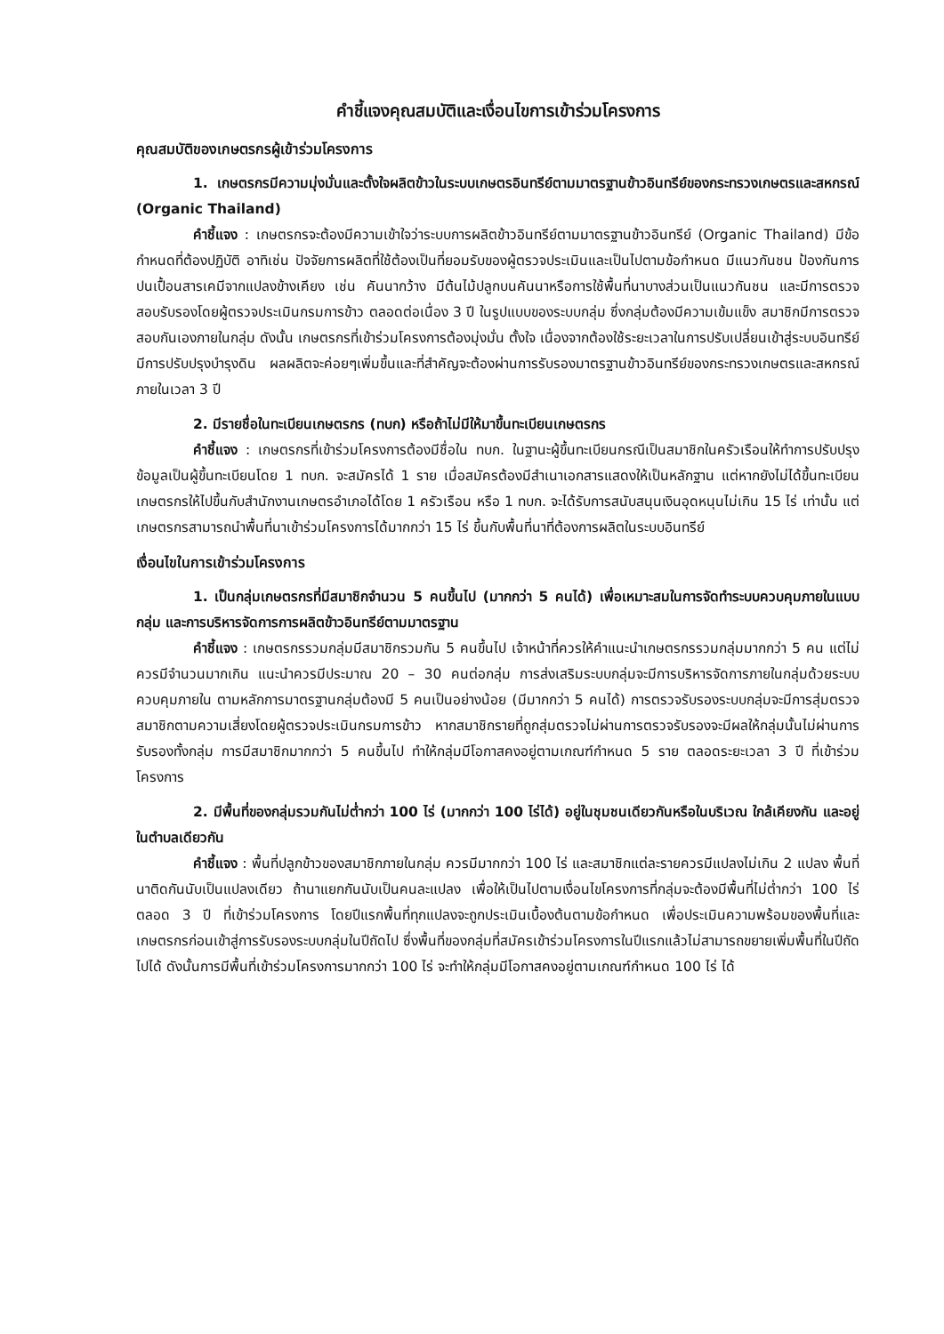คำชี้แจงคุณสมบัติและเงื่อนไขการเข้าร่วมโครงการ
คุณสมบัติของเกษตรกรผู้เข้าร่วมโครงการ
1. เกษตรกรมีความมุ่งมั่นและตั้งใจผลิตข้าวในระบบเกษตรอินทรีย์ตามมาตรฐานข้าวอินทรีย์ของกระทรวงเกษตรและสหกรณ์ (Organic Thailand)
คำชี้แจง : เกษตรกรจะต้องมีความเข้าใจว่าระบบการผลิตข้าวอินทรีย์ตามมาตรฐานข้าวอินทรีย์ (Organic Thailand) มีข้อกำหนดที่ต้องปฏิบัติ อาทิเช่น ปัจจัยการผลิตที่ใช้ต้องเป็นที่ยอมรับของผู้ตรวจประเมินและเป็นไปตามข้อกำหนด มีแนวกันชน ป้องกันการปนเปื้อนสารเคมีจากแปลงข้างเคียง เช่น คันนากว้าง มีต้นไม้ปลูกบนคันนาหรือการใช้พื้นที่นาบางส่วนเป็นแนวกันชน และมีการตรวจสอบรับรองโดยผู้ตรวจประเมินกรมการข้าว ตลอดต่อเนื่อง 3 ปี ในรูปแบบของระบบกลุ่ม ซึ่งกลุ่มต้องมีความเข้มแข็ง สมาชิกมีการตรวจสอบกันเองภายในกลุ่ม ดังนั้น เกษตรกรที่เข้าร่วมโครงการต้องมุ่งมั่น ตั้งใจ เนื่องจากต้องใช้ระยะเวลาในการปรับเปลี่ยนเข้าสู่ระบบอินทรีย์ มีการปรับปรุงบำรุงดิน ผลผลิตจะค่อยๆเพิ่มขึ้นและที่สำคัญจะต้องผ่านการรับรองมาตรฐานข้าวอินทรีย์ของกระทรวงเกษตรและสหกรณ์ ภายในเวลา 3 ปี
2. มีรายชื่อในทะเบียนเกษตรกร (ทบก) หรือถ้าไม่มีให้มาขึ้นทะเบียนเกษตรกร
คำชี้แจง : เกษตรกรที่เข้าร่วมโครงการต้องมีชื่อใน ทบก. ในฐานะผู้ขึ้นทะเบียนกรณีเป็นสมาชิกในครัวเรือนให้ทำการปรับปรุงข้อมูลเป็นผู้ขึ้นทะเบียนโดย 1 ทบก. จะสมัครได้ 1 ราย เมื่อสมัครต้องมีสำเนาเอกสารแสดงให้เป็นหลักฐาน แต่หากยังไม่ได้ขึ้นทะเบียนเกษตรกรให้ไปขึ้นกับสำนักงานเกษตรอำเภอได้โดย 1 ครัวเรือน หรือ 1 ทบก. จะได้รับการสนับสนุนเงินอุดหนุนไม่เกิน 15 ไร่ เท่านั้น แต่เกษตรกรสามารถนำพื้นที่นาเข้าร่วมโครงการได้มากกว่า 15 ไร่ ขึ้นกับพื้นที่นาที่ต้องการผลิตในระบบอินทรีย์
เงื่อนไขในการเข้าร่วมโครงการ
1. เป็นกลุ่มเกษตรกรที่มีสมาชิกจำนวน 5 คนขึ้นไป (มากกว่า 5 คนได้) เพื่อเหมาะสมในการจัดทำระบบควบคุมภายในแบบกลุ่ม และการบริหารจัดการการผลิตข้าวอินทรีย์ตามมาตรฐาน
คำชี้แจง : เกษตรกรรวมกลุ่มมีสมาชิกรวมกัน 5 คนขึ้นไป เจ้าหน้าที่ควรให้คำแนะนำเกษตรกรรวมกลุ่มมากกว่า 5 คน แต่ไม่ควรมีจำนวนมากเกิน แนะนำควรมีประมาณ 20 – 30 คนต่อกลุ่ม การส่งเสริมระบบกลุ่มจะมีการบริหารจัดการภายในกลุ่มด้วยระบบควบคุมภายใน ตามหลักการมาตรฐานกลุ่มต้องมี 5 คนเป็นอย่างน้อย (มีมากกว่า 5 คนได้) การตรวจรับรองระบบกลุ่มจะมีการสุ่มตรวจสมาชิกตามความเสี่ยงโดยผู้ตรวจประเมินกรมการข้าว หากสมาชิกรายที่ถูกสุ่มตรวจไม่ผ่านการตรวจรับรองจะมีผลให้กลุ่มนั้นไม่ผ่านการรับรองทั้งกลุ่ม การมีสมาชิกมากกว่า 5 คนขึ้นไป ทำให้กลุ่มมีโอกาสคงอยู่ตามเกณฑ์กำหนด 5 ราย ตลอดระยะเวลา 3 ปี ที่เข้าร่วมโครงการ
2. มีพื้นที่ของกลุ่มรวมกันไม่ต่ำกว่า 100 ไร่ (มากกว่า 100 ไร่ได้) อยู่ในชุมชนเดียวกันหรือในบริเวณ ใกล้เคียงกัน และอยู่ในตำบลเดียวกัน
คำชี้แจง : พื้นที่ปลูกข้าวของสมาชิกภายในกลุ่ม ควรมีมากกว่า 100 ไร่ และสมาชิกแต่ละรายควรมีแปลงไม่เกิน 2 แปลง พื้นที่นาติดกันนับเป็นแปลงเดียว ถ้านาแยกกันนับเป็นคนละแปลง เพื่อให้เป็นไปตามเงื่อนไขโครงการที่กลุ่มจะต้องมีพื้นที่ไม่ต่ำกว่า 100 ไร่ ตลอด 3 ปี ที่เข้าร่วมโครงการ โดยปีแรกพื้นที่ทุกแปลงจะถูกประเมินเบื้องต้นตามข้อกำหนด เพื่อประเมินความพร้อมของพื้นที่และเกษตรกรก่อนเข้าสู่การรับรองระบบกลุ่มในปีถัดไป ซึ่งพื้นที่ของกลุ่มที่สมัครเข้าร่วมโครงการในปีแรกแล้วไม่สามารถขยายเพิ่มพื้นที่ในปีถัดไปได้ ดังนั้นการมีพื้นที่เข้าร่วมโครงการมากกว่า 100 ไร่ จะทำให้กลุ่มมีโอกาสคงอยู่ตามเกณฑ์กำหนด 100 ไร่ ได้